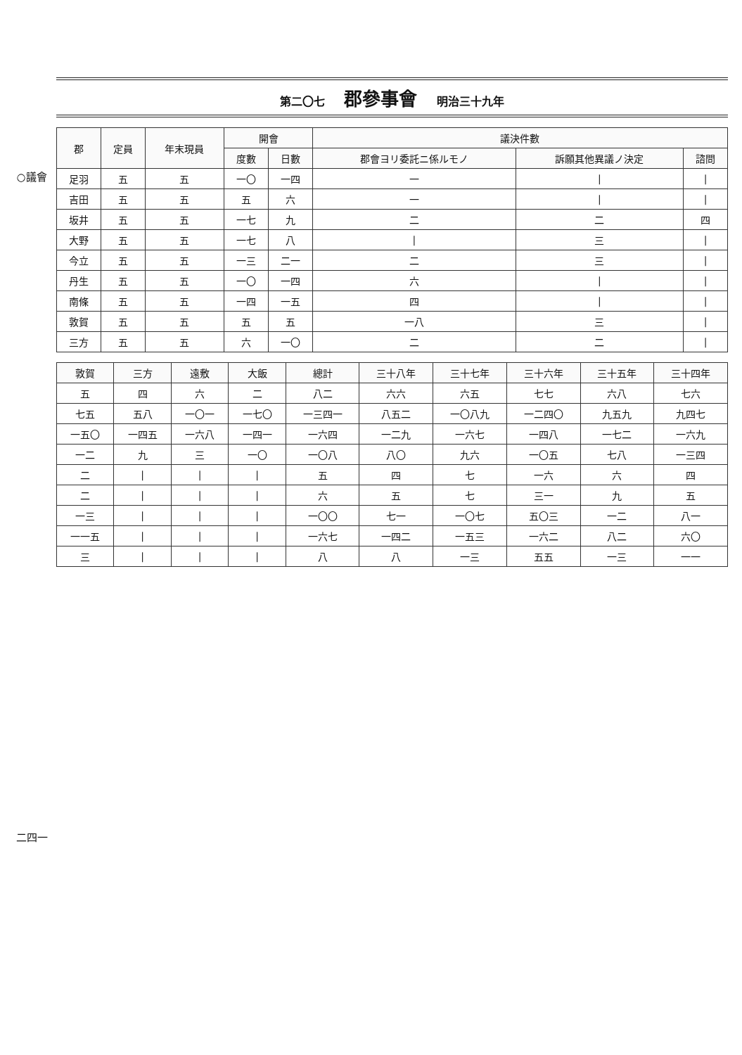○議會
二四一
第二〇七 郡參事會 明治三十九年
| 郡 | 定員 | 年末現員 | 開會 | | 議決件數 | | |
| --- | --- | --- | --- | --- | --- | --- | --- |
| | | | 度數 | 日數 | 郡會ヨリ委託ニ係ルモノ | 訴願其他異議ノ決定 | 諮問 |
| 足羽 | 五 | 五 | 一〇 | 一四 | 一 | / | / |
| 吉田 | 五 | 五 | 五 | 六 | 一 | / | / |
| 坂井 | 五 | 五 | 一七 | 九 | 二 | 二 | 四 |
| 大野 | 五 | 五 | 一七 | 八 | / | 三 | / |
| 今立 | 五 | 五 | 一三 | 二一 | 二 | 三 | / |
| 丹生 | 五 | 五 | 一〇 | 一四 | 六 | / | / |
| 南條 | 五 | 五 | 一四 | 一五 | 四 | / | / |
| 敦賀 | 五 | 五 | 五 | 五 | 一八 | 三 | / |
| 三方 | 五 | 五 | 六 | 一〇 | 二 | 二 | / |
| 敦賀 | 三方 | 遠敷 | 大飯 | 總計 | 三十八年 | 三十七年 | 三十六年 | 三十五年 | 三十四年 |
| --- | --- | --- | --- | --- | --- | --- | --- | --- | --- |
| 五 | 四 | 六 | 二 | 八二 | 六六 | 六五 | 七七 | 六八 | 七六 |
| 七五 | 五八 | 一〇一 | 一七〇 | 一三四一 | 八五二 | 一〇八九 | 一二四〇 | 九五九 | 九四七 |
| 一五〇 | 一四五 | 一六八 | 一四一 | 一六四 | 一二九 | 一六七 | 一四八 | 一七二 | 一六九 |
| 一二 | 九 | 三 | 一〇 | 一〇八 | 八〇 | 九六 | 一〇五 | 七八 | 一三四 |
| 二 | / | / | / | 五 | 四 | 七 | 一六 | 六 | 四 |
| 二 | / | / | / | 六 | 五 | 七 | 三一 | 九 | 五 |
| 一三 | / | / | / | 一〇〇 | 七一 | 一〇七 | 五〇三 | 一二 | 八一 |
| 一一五 | / | / | / | 一六七 | 一四二 | 一五三 | 一六二 | 八二 | 六〇 |
| 三 | / | / | / | 八 | 八 | 一三 | 五五 | 一三 | 一一 |